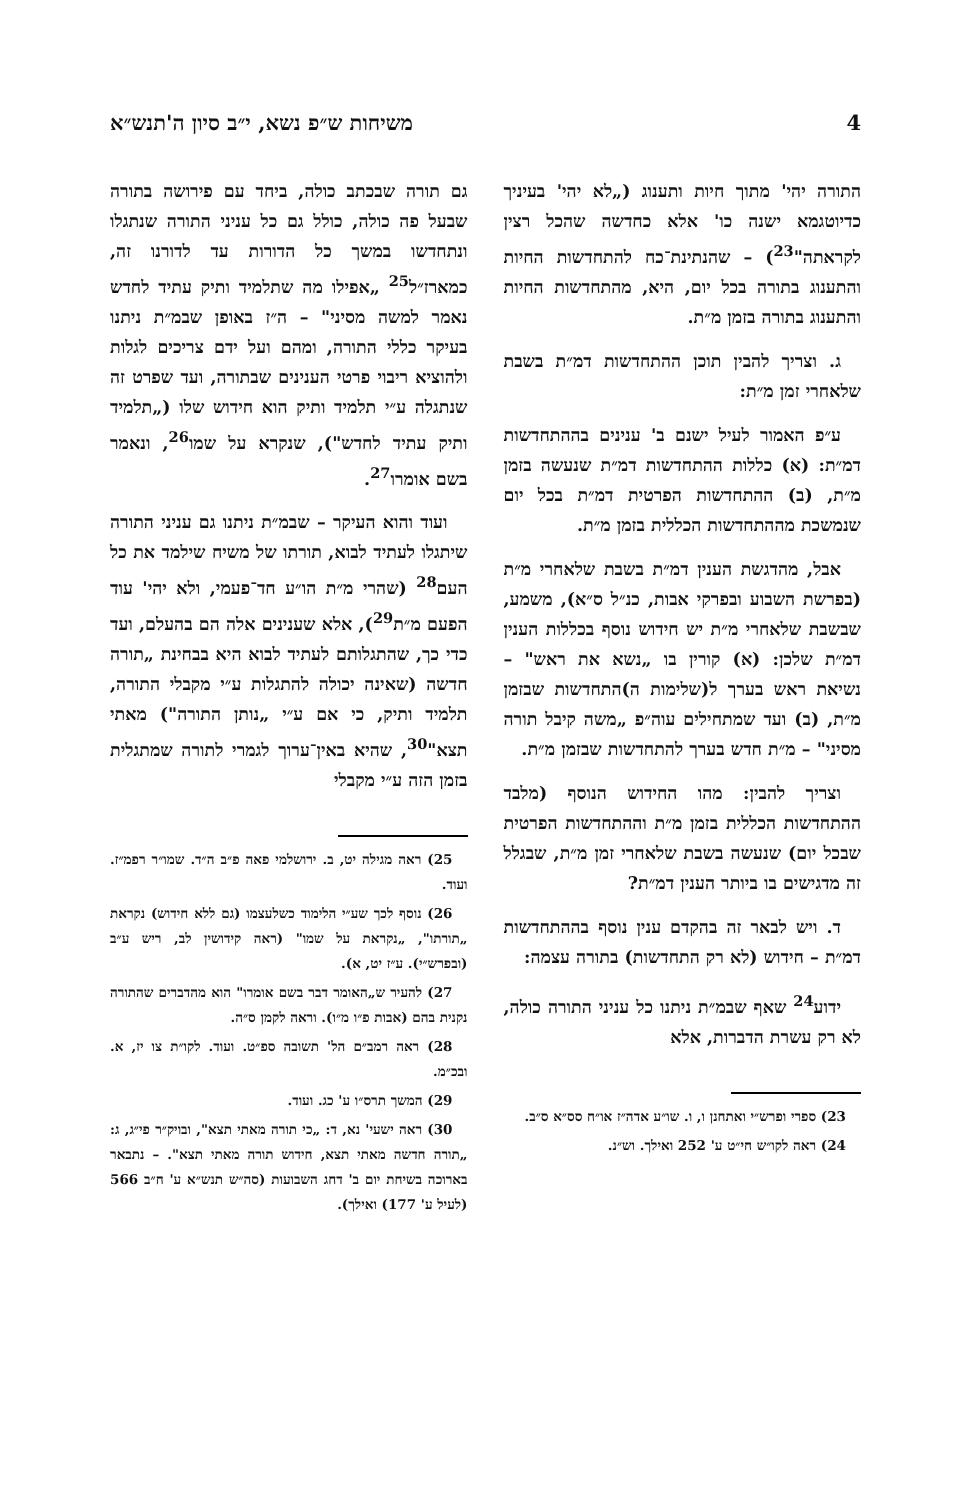4 משיחות ש״פ נשא, י״ב סיון ה'תנש״א
התורה יהי' מתוך חיות ותענוג („לא יהי' בעיניך כדיוטגמא ישנה כו' אלא כחדשה שהכל רצין לקראתה"<sup>23</sup>) – שהנתינת־כח להתחדשות החיות והתענוג בתורה בכל יום, היא, מהתחדשות החיות והתענוג בתורה בזמן מ״ת.
ג. וצריך להבין תוכן ההתחדשות דמ״ת בשבת שלאחרי זמן מ״ת:
ע״פ האמור לעיל ישנם ב' ענינים בההתחדשות דמ״ת: (א) כללות ההתחדשות דמ״ת שנעשה בזמן מ״ת, (ב) ההתחדשות הפרטית דמ״ת בכל יום שנמשכת מההתחדשות הכללית בזמן מ״ת.
אבל, מהדגשת הענין דמ״ת בשבת שלאחרי מ״ת (בפרשת השבוע ובפרקי אבות, כנ״ל ס״א), משמע, שבשבת שלאחרי מ״ת יש חידוש נוסף בכללות הענין דמ״ת שלכן: (א) קורין בו „נשא את ראש" – נשיאת ראש בערך ל(שלימות ה)התחדשות שבזמן מ״ת, (ב) ועד שמתחילים עוה״פ „משה קיבל תורה מסיני" – מ״ת חדש בערך להתחדשות שבזמן מ״ת.
וצריך להבין: מהו החידוש הנוסף (מלבד ההתחדשות הכללית בזמן מ״ת וההתחדשות הפרטית שבכל יום) שנעשה בשבת שלאחרי זמן מ״ת, שבגלל זה מדגישים בו ביותר הענין דמ״ת?
ד. ויש לבאר זה בהקדם ענין נוסף בההתחדשות דמ״ת – חידוש (לא רק התחדשות) בתורה עצמה:
ידוע<sup>24</sup> שאף שבמ״ת ניתנו כל עניני התורה כולה, לא רק עשרת הדברות, אלא
23) ספרי ופרש״י ואתחנן ו, ו. שו״ע אדה״ז או״ח סס״א ס״ב.
24) ראה לקו״ש חי״ט ע' 252 ואילך. וש״נ.
גם תורה שבכתב כולה, ביחד עם פירושה בתורה שבעל פה כולה, כולל גם כל עניני התורה שנתגלו ונתחדשו במשך כל הדורות עד לדורנו זה, כמארז״ל<sup>25</sup> „אפילו מה שתלמיד ותיק עתיד לחדש נאמר למשה מסיני" – ה״ז באופן שבמ״ת ניתנו בעיקר כללי התורה, ומהם ועל ידם צריכים לגלות ולהוציא ריבוי פרטי הענינים שבתורה, ועד שפרט זה שנתגלה ע״י תלמיד ותיק הוא חידוש שלו („תלמיד ותיק עתיד לחדש"), שנקרא על שמו<sup>26</sup>, ונאמר בשם אומרו<sup>27</sup>.
ועוד והוא העיקר – שבמ״ת ניתנו גם עניני התורה שיתגלו לעתיד לבוא, תורתו של משיח שילמד את כל העם<sup>28</sup> (שהרי מ״ת הו״ע חד־פעמי, ולא יהי' עוד הפעם מ״ת<sup>29</sup>), אלא שענינים אלה הם בהעלם, ועד כדי כך, שהתגלותם לעתיד לבוא היא בבחינת „תורה חדשה (שאינה יכולה להתגלות ע״י מקבלי התורה, תלמיד ותיק, כי אם ע״י „נותן התורה") מאתי תצא"<sup>30</sup>, שהיא באין־ערוך לגמרי לתורה שמתגלית בזמן הזה ע״י מקבלי
25) ראה מגילה יט, ב. ירושלמי פאה פ״ב ה״ד. שמו״ר רפמ״ז. ועוד.
26) נוסף לכך שע״י הלימוד כשלעצמו (גם ללא חידוש) נקראת „תורתו", „נקראת על שמו" (ראה קידושין לב, ריש ע״ב (ובפרש״י). ע״ז יט, א).
27) להעיר ש„האומר דבר בשם אומרו" הוא מהדברים שהתורה נקנית בהם (אבות פ״ו מ״ו). וראה לקמן ס״ה.
28) ראה רמב״ם הל' תשובה ספ״ט. ועוד. לקו״ת צו יז, א. ובכ״מ.
29) המשך תרס״ו ע' כג. ועוד.
30) ראה ישעי' נא, ד: „כי תורה מאתי תצא", ובויק״ר פי״ג, ג: „תורה חדשה מאתי תצא, חידוש תורה מאתי תצא". – נתבאר בארוכה בשיחת יום ב' דחג השבועות (סה״ש תנש״א ע' ח״ב 566 (לעיל ע' 177) ואילך).